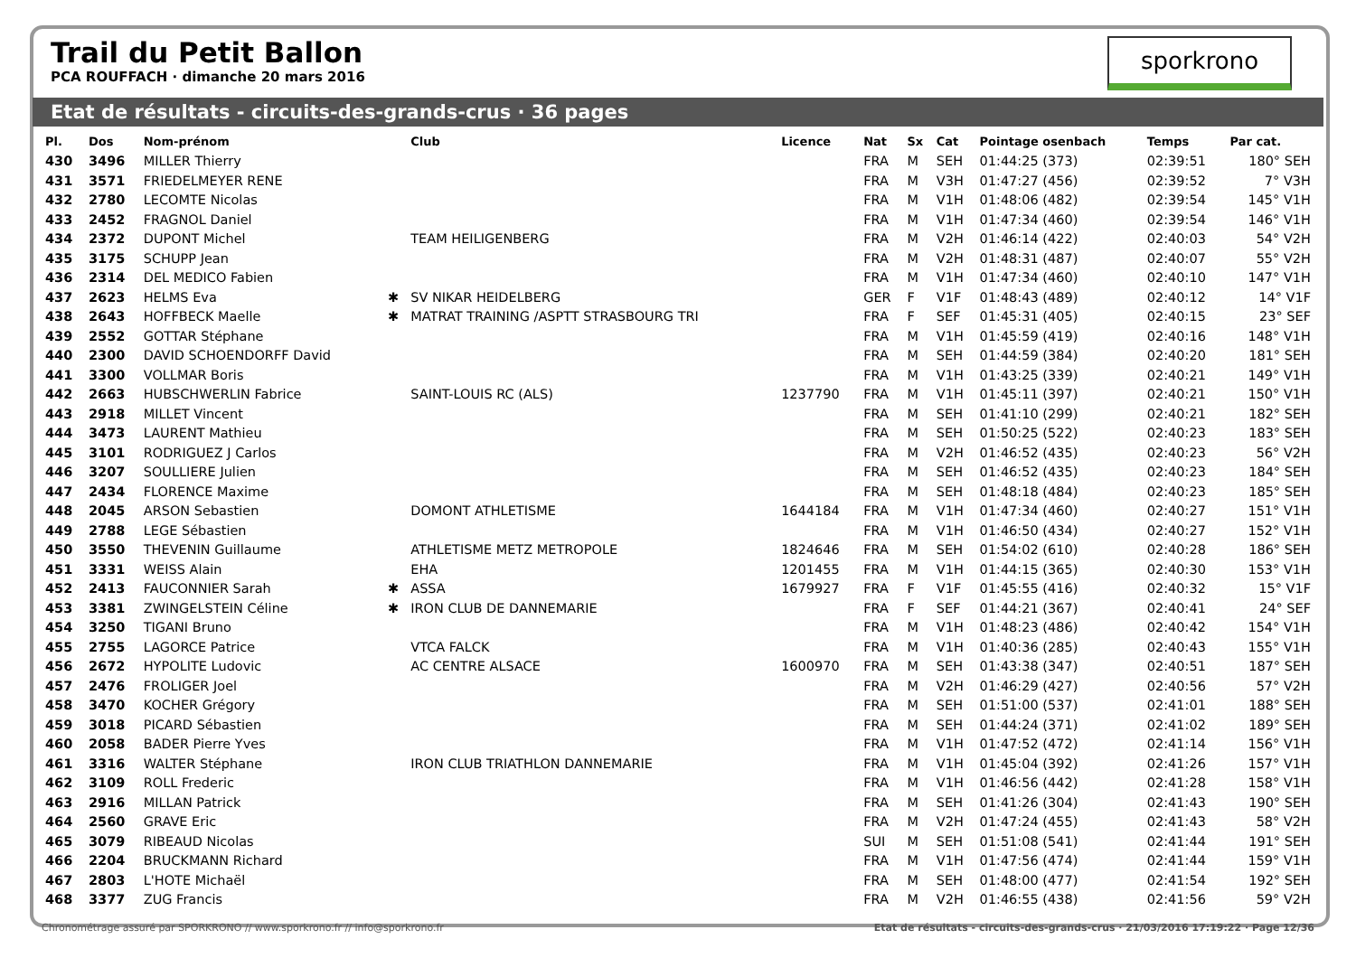Trail du Petit Ballon
PCA ROUFFACH · dimanche 20 mars 2016
sporkrono
Etat de résultats - circuits-des-grands-crus · 36 pages
| Pl. | Dos | Nom-prénom | | Club | Licence | Nat | Sx | Cat | Pointage osenbach | Temps | Par cat. |
| --- | --- | --- | --- | --- | --- | --- | --- | --- | --- | --- | --- |
| 430 | 3496 | MILLER Thierry | | | | FRA | M | SEH | 01:44:25 (373) | 02:39:51 | 180° SEH |
| 431 | 3571 | FRIEDELMEYER RENE | | | | FRA | M | V3H | 01:47:27 (456) | 02:39:52 | 7° V3H |
| 432 | 2780 | LECOMTE Nicolas | | | | FRA | M | V1H | 01:48:06 (482) | 02:39:54 | 145° V1H |
| 433 | 2452 | FRAGNOL Daniel | | | | FRA | M | V1H | 01:47:34 (460) | 02:39:54 | 146° V1H |
| 434 | 2372 | DUPONT Michel | | TEAM HEILIGENBERG | | FRA | M | V2H | 01:46:14 (422) | 02:40:03 | 54° V2H |
| 435 | 3175 | SCHUPP Jean | | | | FRA | M | V2H | 01:48:31 (487) | 02:40:07 | 55° V2H |
| 436 | 2314 | DEL MEDICO Fabien | | | | FRA | M | V1H | 01:47:34 (460) | 02:40:10 | 147° V1H |
| 437 | 2623 | HELMS Eva | ✱ | SV NIKAR HEIDELBERG | | GER | F | V1F | 01:48:43 (489) | 02:40:12 | 14° V1F |
| 438 | 2643 | HOFFBECK Maelle | ✱ | MATRAT TRAINING /ASPTT STRASBOURG TRI | | FRA | F | SEF | 01:45:31 (405) | 02:40:15 | 23° SEF |
| 439 | 2552 | GOTTAR Stéphane | | | | FRA | M | V1H | 01:45:59 (419) | 02:40:16 | 148° V1H |
| 440 | 2300 | DAVID SCHOENDORFF David | | | | FRA | M | SEH | 01:44:59 (384) | 02:40:20 | 181° SEH |
| 441 | 3300 | VOLLMAR Boris | | | | FRA | M | V1H | 01:43:25 (339) | 02:40:21 | 149° V1H |
| 442 | 2663 | HUBSCHWERLIN Fabrice | | SAINT-LOUIS RC (ALS) | 1237790 | FRA | M | V1H | 01:45:11 (397) | 02:40:21 | 150° V1H |
| 443 | 2918 | MILLET Vincent | | | | FRA | M | SEH | 01:41:10 (299) | 02:40:21 | 182° SEH |
| 444 | 3473 | LAURENT Mathieu | | | | FRA | M | SEH | 01:50:25 (522) | 02:40:23 | 183° SEH |
| 445 | 3101 | RODRIGUEZ J Carlos | | | | FRA | M | V2H | 01:46:52 (435) | 02:40:23 | 56° V2H |
| 446 | 3207 | SOULLIERE Julien | | | | FRA | M | SEH | 01:46:52 (435) | 02:40:23 | 184° SEH |
| 447 | 2434 | FLORENCE Maxime | | | | FRA | M | SEH | 01:48:18 (484) | 02:40:23 | 185° SEH |
| 448 | 2045 | ARSON Sebastien | | DOMONT ATHLETISME | 1644184 | FRA | M | V1H | 01:47:34 (460) | 02:40:27 | 151° V1H |
| 449 | 2788 | LEGE Sébastien | | | | FRA | M | V1H | 01:46:50 (434) | 02:40:27 | 152° V1H |
| 450 | 3550 | THEVENIN Guillaume | | ATHLETISME METZ METROPOLE | 1824646 | FRA | M | SEH | 01:54:02 (610) | 02:40:28 | 186° SEH |
| 451 | 3331 | WEISS Alain | | EHA | 1201455 | FRA | M | V1H | 01:44:15 (365) | 02:40:30 | 153° V1H |
| 452 | 2413 | FAUCONNIER Sarah | ✱ | ASSA | 1679927 | FRA | F | V1F | 01:45:55 (416) | 02:40:32 | 15° V1F |
| 453 | 3381 | ZWINGELSTEIN Céline | ✱ | IRON CLUB DE DANNEMARIE | | FRA | F | SEF | 01:44:21 (367) | 02:40:41 | 24° SEF |
| 454 | 3250 | TIGANI Bruno | | | | FRA | M | V1H | 01:48:23 (486) | 02:40:42 | 154° V1H |
| 455 | 2755 | LAGORCE Patrice | | VTCA FALCK | | FRA | M | V1H | 01:40:36 (285) | 02:40:43 | 155° V1H |
| 456 | 2672 | HYPOLITE Ludovic | | AC CENTRE ALSACE | 1600970 | FRA | M | SEH | 01:43:38 (347) | 02:40:51 | 187° SEH |
| 457 | 2476 | FROLIGER Joel | | | | FRA | M | V2H | 01:46:29 (427) | 02:40:56 | 57° V2H |
| 458 | 3470 | KOCHER Grégory | | | | FRA | M | SEH | 01:51:00 (537) | 02:41:01 | 188° SEH |
| 459 | 3018 | PICARD Sébastien | | | | FRA | M | SEH | 01:44:24 (371) | 02:41:02 | 189° SEH |
| 460 | 2058 | BADER Pierre Yves | | | | FRA | M | V1H | 01:47:52 (472) | 02:41:14 | 156° V1H |
| 461 | 3316 | WALTER Stéphane | | IRON CLUB TRIATHLON DANNEMARIE | | FRA | M | V1H | 01:45:04 (392) | 02:41:26 | 157° V1H |
| 462 | 3109 | ROLL Frederic | | | | FRA | M | V1H | 01:46:56 (442) | 02:41:28 | 158° V1H |
| 463 | 2916 | MILLAN Patrick | | | | FRA | M | SEH | 01:41:26 (304) | 02:41:43 | 190° SEH |
| 464 | 2560 | GRAVE Eric | | | | FRA | M | V2H | 01:47:24 (455) | 02:41:43 | 58° V2H |
| 465 | 3079 | RIBEAUD Nicolas | | | | SUI | M | SEH | 01:51:08 (541) | 02:41:44 | 191° SEH |
| 466 | 2204 | BRUCKMANN Richard | | | | FRA | M | V1H | 01:47:56 (474) | 02:41:44 | 159° V1H |
| 467 | 2803 | L'HOTE Michaël | | | | FRA | M | SEH | 01:48:00 (477) | 02:41:54 | 192° SEH |
| 468 | 3377 | ZUG Francis | | | | FRA | M | V2H | 01:46:55 (438) | 02:41:56 | 59° V2H |
Chronométrage assuré par SPORKRONO // www.sporkrono.fr // info@sporkrono.fr Etat de résultats - circuits-des-grands-crus · 21/03/2016 17:19:22 · Page 12/36